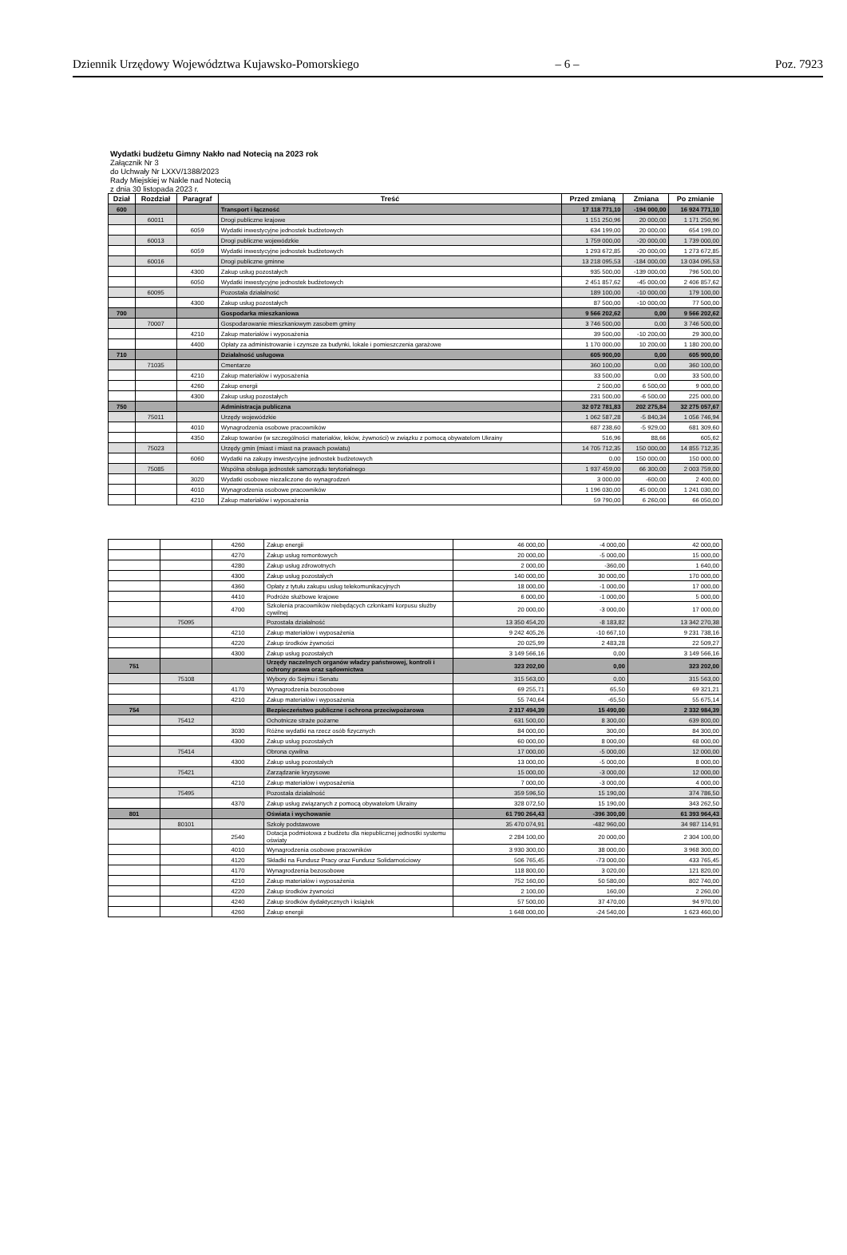Dziennik Urzędowy Województwa Kujawsko-Pomorskiego – 6 – Poz. 7923
Wydatki budżetu Gimny Nakło nad Notecią na 2023 rok
Załącznik Nr 3
do Uchwały Nr LXXV/1388/2023
Rady Miejskiej w Nakle nad Notecią
z dnia 30 listopada 2023 r.
| Dział | Rozdział | Paragraf | Treść | Przed zmianą | Zmiana | Po zmianie |
| --- | --- | --- | --- | --- | --- | --- |
| 600 | | | Transport i łączność | 17 118 771,10 | -194 000,00 | 16 924 771,10 |
| | 60011 | | Drogi publiczne krajowe | 1 151 250,96 | 20 000,00 | 1 171 250,96 |
| | | 6059 | Wydatki inwestycyjne jednostek budżetowych | 634 199,00 | 20 000,00 | 654 199,00 |
| | 60013 | | Drogi publiczne wojewódzkie | 1 759 000,00 | -20 000,00 | 1 739 000,00 |
| | | 6059 | Wydatki inwestycyjne jednostek budżetowych | 1 293 672,85 | -20 000,00 | 1 273 672,85 |
| | 60016 | | Drogi publiczne gminne | 13 218 095,53 | -184 000,00 | 13 034 095,53 |
| | | 4300 | Zakup usług pozostałych | 935 500,00 | -139 000,00 | 796 500,00 |
| | | 6050 | Wydatki inwestycyjne jednostek budżetowych | 2 451 857,62 | -45 000,00 | 2 406 857,62 |
| | 60095 | | Pozostała działalność | 189 100,00 | -10 000,00 | 179 100,00 |
| | | 4300 | Zakup usług pozostałych | 87 500,00 | -10 000,00 | 77 500,00 |
| 700 | | | Gospodarka mieszkaniowa | 9 566 202,62 | 0,00 | 9 566 202,62 |
| | 70007 | | Gospodarowanie mieszkaniowym zasobem gminy | 3 746 500,00 | 0,00 | 3 746 500,00 |
| | | 4210 | Zakup materiałów i wyposażenia | 39 500,00 | -10 200,00 | 29 300,00 |
| | | 4400 | Opłaty za administrowanie i czynsze za budynki, lokale i pomieszczenia garażowe | 1 170 000,00 | 10 200,00 | 1 180 200,00 |
| 710 | | | Działalność usługowa | 605 900,00 | 0,00 | 605 900,00 |
| | 71035 | | Cmentarze | 360 100,00 | 0,00 | 360 100,00 |
| | | 4210 | Zakup materiałów i wyposażenia | 33 500,00 | 0,00 | 33 500,00 |
| | | 4260 | Zakup energii | 2 500,00 | 6 500,00 | 9 000,00 |
| | | 4300 | Zakup usług pozostałych | 231 500,00 | -6 500,00 | 225 000,00 |
| 750 | | | Administracja publiczna | 32 072 781,83 | 202 275,84 | 32 275 057,67 |
| | 75011 | | Urzędy wojewódzkie | 1 062 587,28 | -5 840,34 | 1 056 746,94 |
| | | 4010 | Wynagrodzenia osobowe pracowników | 687 238,60 | -5 929,00 | 681 309,60 |
| | | 4350 | Zakup towarów (w szczególności materiałów, leków, żywności) w związku z pomocą obywatelom Ukrainy | 516,96 | 88,66 | 605,62 |
| | 75023 | | Urzędy gmin (miast i miast na prawach powiatu) | 14 705 712,35 | 150 000,00 | 14 855 712,35 |
| | | 6060 | Wydatki na zakupy inwestycyjne jednostek budżetowych | 0,00 | 150 000,00 | 150 000,00 |
| | 75085 | | Wspólna obsługa jednostek samorządu terytorialnego | 1 937 459,00 | 66 300,00 | 2 003 759,00 |
| | | 3020 | Wydatki osobowe niezaliczone do wynagrodzeń | 3 000,00 | -600,00 | 2 400,00 |
| | | 4010 | Wynagrodzenia osobowe pracowników | 1 196 030,00 | 45 000,00 | 1 241 030,00 |
| | | 4210 | Zakup materiałów i wyposażenia | 59 790,00 | 6 260,00 | 66 050,00 |
| | | 4260 | Zakup energii | 46 000,00 | -4 000,00 | 42 000,00 |
| | | 4270 | Zakup usług remontowych | 20 000,00 | -5 000,00 | 15 000,00 |
| | | 4280 | Zakup usług zdrowotnych | 2 000,00 | -360,00 | 1 640,00 |
| | | 4300 | Zakup usług pozostałych | 140 000,00 | 30 000,00 | 170 000,00 |
| | | 4360 | Opłaty z tytułu zakupu usług telekomunikacyjnych | 18 000,00 | -1 000,00 | 17 000,00 |
| | | 4410 | Podróże służbowe krajowe | 6 000,00 | -1 000,00 | 5 000,00 |
| | | 4700 | Szkolenia pracowników niebędących członkami korpusu służby cywilnej | 20 000,00 | -3 000,00 | 17 000,00 |
| | 75095 | | Pozostała działalność | 13 350 454,20 | -8 183,82 | 13 342 270,38 |
| | | 4210 | Zakup materiałów i wyposażenia | 9 242 405,26 | -10 667,10 | 9 231 738,16 |
| | | 4220 | Zakup środków żywności | 20 025,99 | 2 483,28 | 22 509,27 |
| | | 4300 | Zakup usług pozostałych | 3 149 566,16 | 0,00 | 3 149 566,16 |
| 751 | | | Urzędy naczelnych organów władzy państwowej, kontroli i ochrony prawa oraz sądownictwa | 323 202,00 | 0,00 | 323 202,00 |
| | 75108 | | Wybory do Sejmu i Senatu | 315 563,00 | 0,00 | 315 563,00 |
| | | 4170 | Wynagrodzenia bezosobowe | 69 255,71 | 65,50 | 69 321,21 |
| | | 4210 | Zakup materiałów i wyposażenia | 55 740,64 | -65,50 | 55 675,14 |
| 754 | | | Bezpieczeństwo publiczne i ochrona przeciwpożarowa | 2 317 494,39 | 15 490,00 | 2 332 984,39 |
| | 75412 | | Ochotnicze straże pożarne | 631 500,00 | 8 300,00 | 639 800,00 |
| | | 3030 | Różne wydatki na rzecz osób fizycznych | 84 000,00 | 300,00 | 84 300,00 |
| | | 4300 | Zakup usług pozostałych | 60 000,00 | 8 000,00 | 68 000,00 |
| | 75414 | | Obrona cywilna | 17 000,00 | -5 000,00 | 12 000,00 |
| | | 4300 | Zakup usług pozostałych | 13 000,00 | -5 000,00 | 8 000,00 |
| | 75421 | | Zarządzanie kryzysowe | 15 000,00 | -3 000,00 | 12 000,00 |
| | | 4210 | Zakup materiałów i wyposażenia | 7 000,00 | -3 000,00 | 4 000,00 |
| | 75495 | | Pozostała działalność | 359 596,50 | 15 190,00 | 374 786,50 |
| | | 4370 | Zakup usług związanych z pomocą obywatelom Ukrainy | 328 072,50 | 15 190,00 | 343 262,50 |
| 801 | | | Oświata i wychowanie | 61 790 264,43 | -396 300,00 | 61 393 964,43 |
| | 80101 | | Szkoły podstawowe | 35 470 074,91 | -482 960,00 | 34 987 114,91 |
| | | 2540 | Dotacja podmiotowa z budżetu dla niepublicznej jednostki systemu oświaty | 2 284 100,00 | 20 000,00 | 2 304 100,00 |
| | | 4010 | Wynagrodzenia osobowe pracowników | 3 930 300,00 | 38 000,00 | 3 968 300,00 |
| | | 4120 | Składki na Fundusz Pracy oraz Fundusz Solidarnościowy | 506 765,45 | -73 000,00 | 433 765,45 |
| | | 4170 | Wynagrodzenia bezosobowe | 118 800,00 | 3 020,00 | 121 820,00 |
| | | 4210 | Zakup materiałów i wyposażenia | 752 160,00 | 50 580,00 | 802 740,00 |
| | | 4220 | Zakup środków żywności | 2 100,00 | 160,00 | 2 260,00 |
| | | 4240 | Zakup środków dydaktycznych i książek | 57 500,00 | 37 470,00 | 94 970,00 |
| | | 4260 | Zakup energii | 1 648 000,00 | -24 540,00 | 1 623 460,00 |